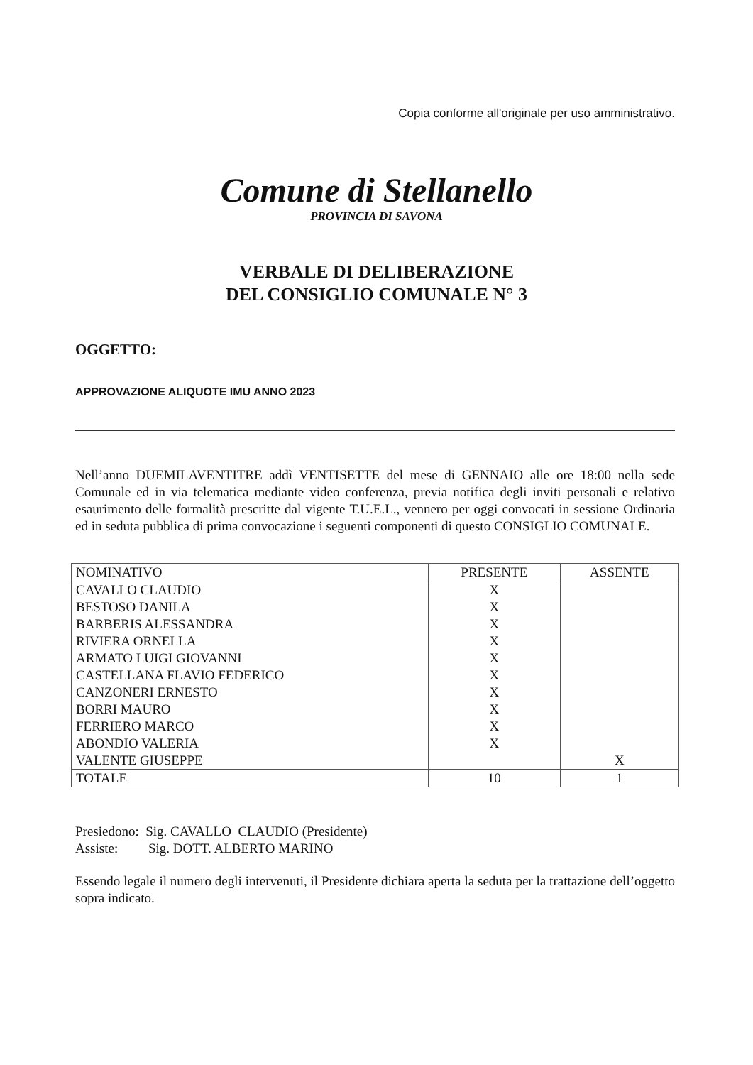Copia conforme all'originale per uso amministrativo.
Comune di Stellanello
PROVINCIA DI SAVONA
VERBALE DI DELIBERAZIONE
DEL CONSIGLIO COMUNALE N° 3
OGGETTO:
APPROVAZIONE ALIQUOTE IMU ANNO 2023
Nell’anno DUEMILAVENTITRE addì VENTISETTE del mese di GENNAIO alle ore 18:00 nella sede Comunale ed in via telematica mediante video conferenza, previa notifica degli inviti personali e relativo esaurimento delle formalità prescritte dal vigente T.U.E.L., vennero per oggi convocati in sessione Ordinaria ed in seduta pubblica di prima convocazione i seguenti componenti di questo CONSIGLIO COMUNALE.
| NOMINATIVO | PRESENTE | ASSENTE |
| --- | --- | --- |
| CAVALLO CLAUDIO | X | |
| BESTOSO DANILA | X | |
| BARBERIS ALESSANDRA | X | |
| RIVIERA ORNELLA | X | |
| ARMATO LUIGI GIOVANNI | X | |
| CASTELLANA FLAVIO FEDERICO | X | |
| CANZONERI ERNESTO | X | |
| BORRI MAURO | X | |
| FERRIERO MARCO | X | |
| ABONDIO VALERIA | X | |
| VALENTE GIUSEPPE | | X |
| TOTALE | 10 | 1 |
Presiedono: Sig. CAVALLO CLAUDIO (Presidente)
Assiste: Sig. DOTT. ALBERTO MARINO
Essendo legale il numero degli intervenuti, il Presidente dichiara aperta la seduta per la trattazione dell’oggetto sopra indicato.